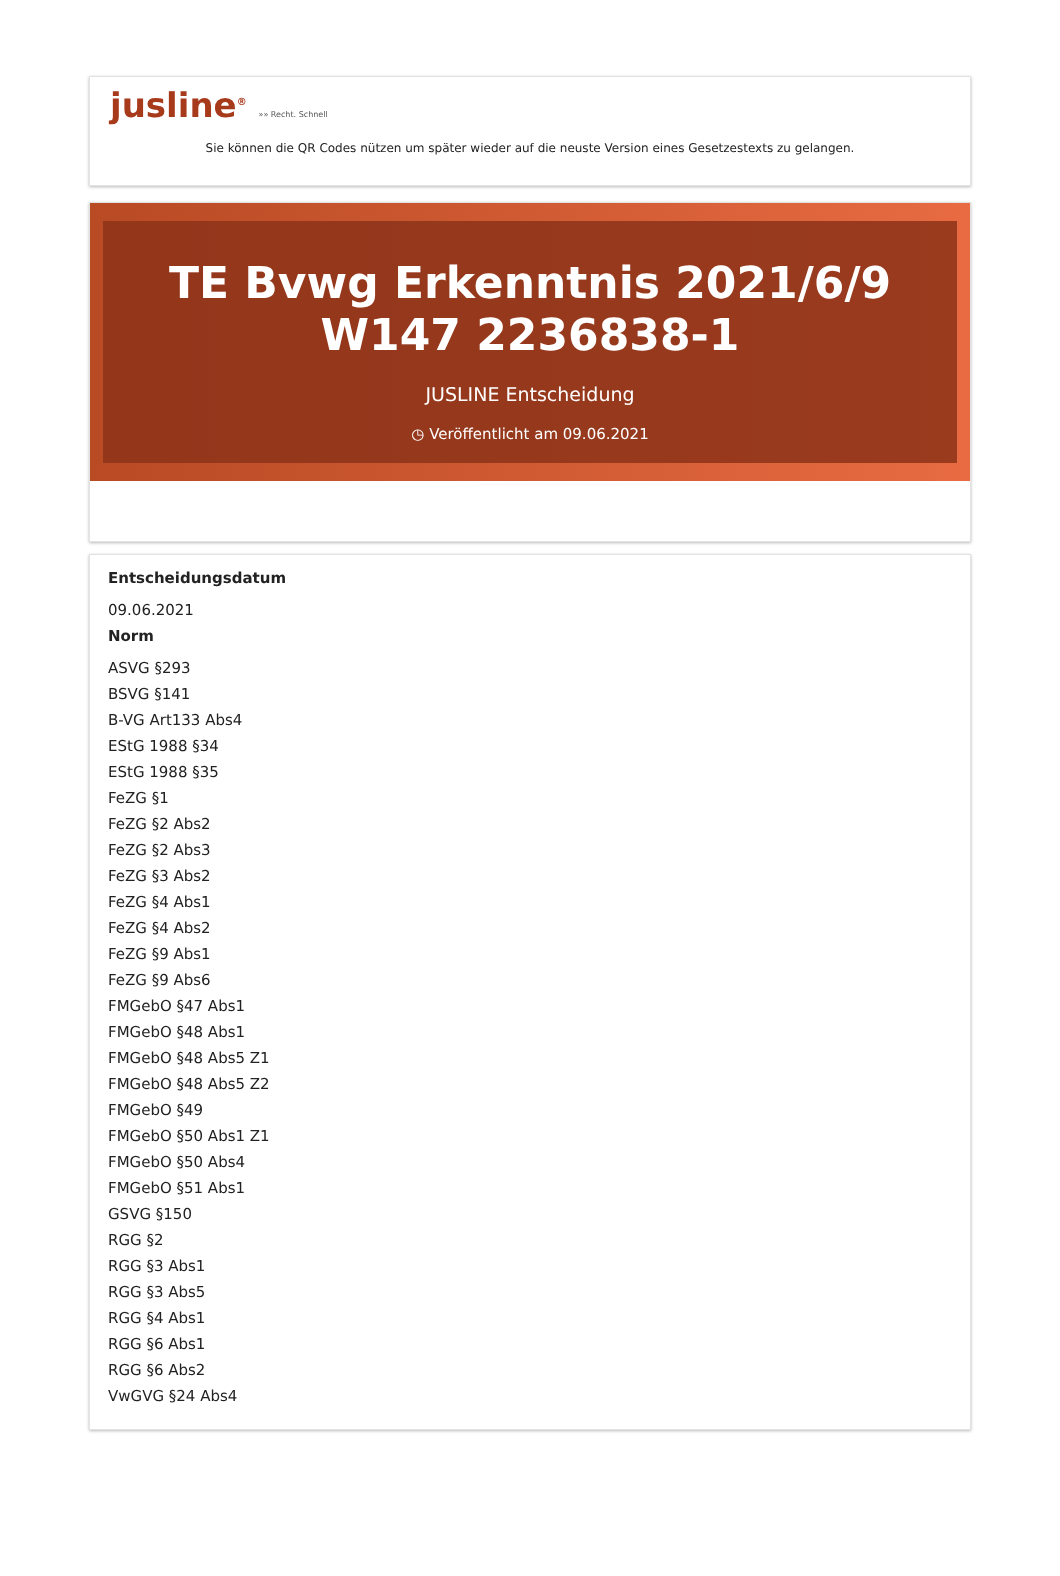jusline<sup>®</sup> »» Recht. Schnell
Sie können die QR Codes nützen um später wieder auf die neuste Version eines Gesetzestexts zu gelangen.
TE Bvwg Erkenntnis 2021/6/9 W147 2236838-1
JUSLINE Entscheidung
◷ Veröffentlicht am 09.06.2021
Entscheidungsdatum
09.06.2021
Norm
ASVG §293
BSVG §141
B-VG Art133 Abs4
EStG 1988 §34
EStG 1988 §35
FeZG §1
FeZG §2 Abs2
FeZG §2 Abs3
FeZG §3 Abs2
FeZG §4 Abs1
FeZG §4 Abs2
FeZG §9 Abs1
FeZG §9 Abs6
FMGebO §47 Abs1
FMGebO §48 Abs1
FMGebO §48 Abs5 Z1
FMGebO §48 Abs5 Z2
FMGebO §49
FMGebO §50 Abs1 Z1
FMGebO §50 Abs4
FMGebO §51 Abs1
GSVG §150
RGG §2
RGG §3 Abs1
RGG §3 Abs5
RGG §4 Abs1
RGG §6 Abs1
RGG §6 Abs2
VwGVG §24 Abs4